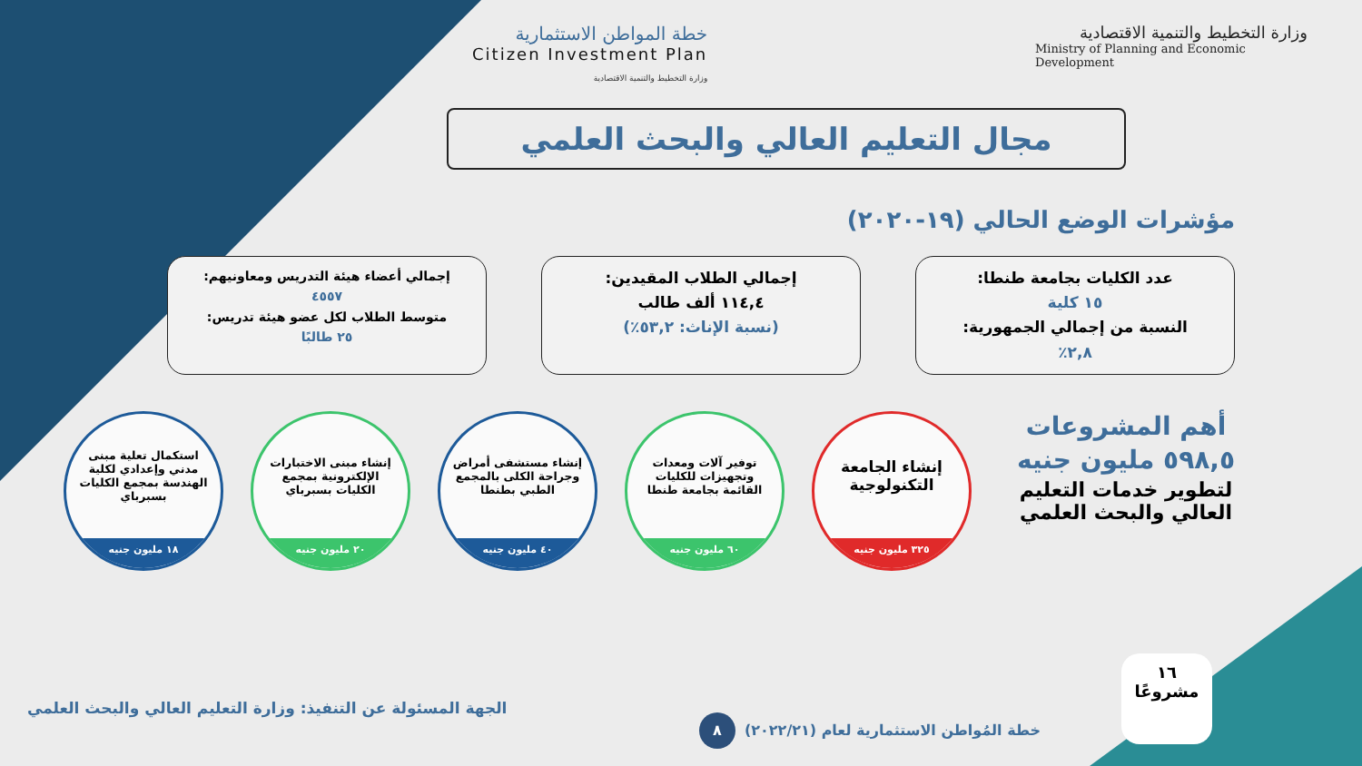وزارة التخطيط والتنمية الاقتصادية
Ministry of Planning and Economic Development
خطة المواطن الاستثمارية
Citizen Investment Plan
وزارة التخطيط والتنمية الاقتصادية
مجال التعليم العالي والبحث العلمي
مؤشرات الوضع الحالي (١٩-٢٠٢٠)
عدد الكليات بجامعة طنطا:
١٥ كلية
النسبة من إجمالي الجمهورية:
٢,٨٪
إجمالي الطلاب المقيدين:
١١٤,٤ ألف طالب
(نسبة الإناث: ٥٣,٢٪)
إجمالي أعضاء هيئة التدريس ومعاونيهم:
٤٥٥٧
متوسط الطلاب لكل عضو هيئة تدريس:
٢٥ طالبًا
أهم المشروعات
٥٩٨,٥ مليون جنيه
لتطوير خدمات التعليم العالي والبحث العلمي
إنشاء الجامعة التكنولوجية
٣٢٥ مليون جنيه
توفير آلات ومعدات وتجهيزات للكليات القائمة بجامعة طنطا
٦٠ مليون جنيه
إنشاء مستشفى أمراض وجراحة الكلى بالمجمع الطبي بطنطا
٤٠ مليون جنيه
إنشاء مبنى الاختبارات الإلكترونية بمجمع الكليات بسبرباي
٢٠ مليون جنيه
استكمال تعلية مبنى مدني وإعدادي لكلية الهندسة بمجمع الكليات بسبرباي
١٨ مليون جنيه
١٦
مشروعًا
الجهة المسئولة عن التنفيذ: وزارة التعليم العالي والبحث العلمي
٨
خطة المُواطن الاستثمارية لعام (٢٠٢٢/٢١)